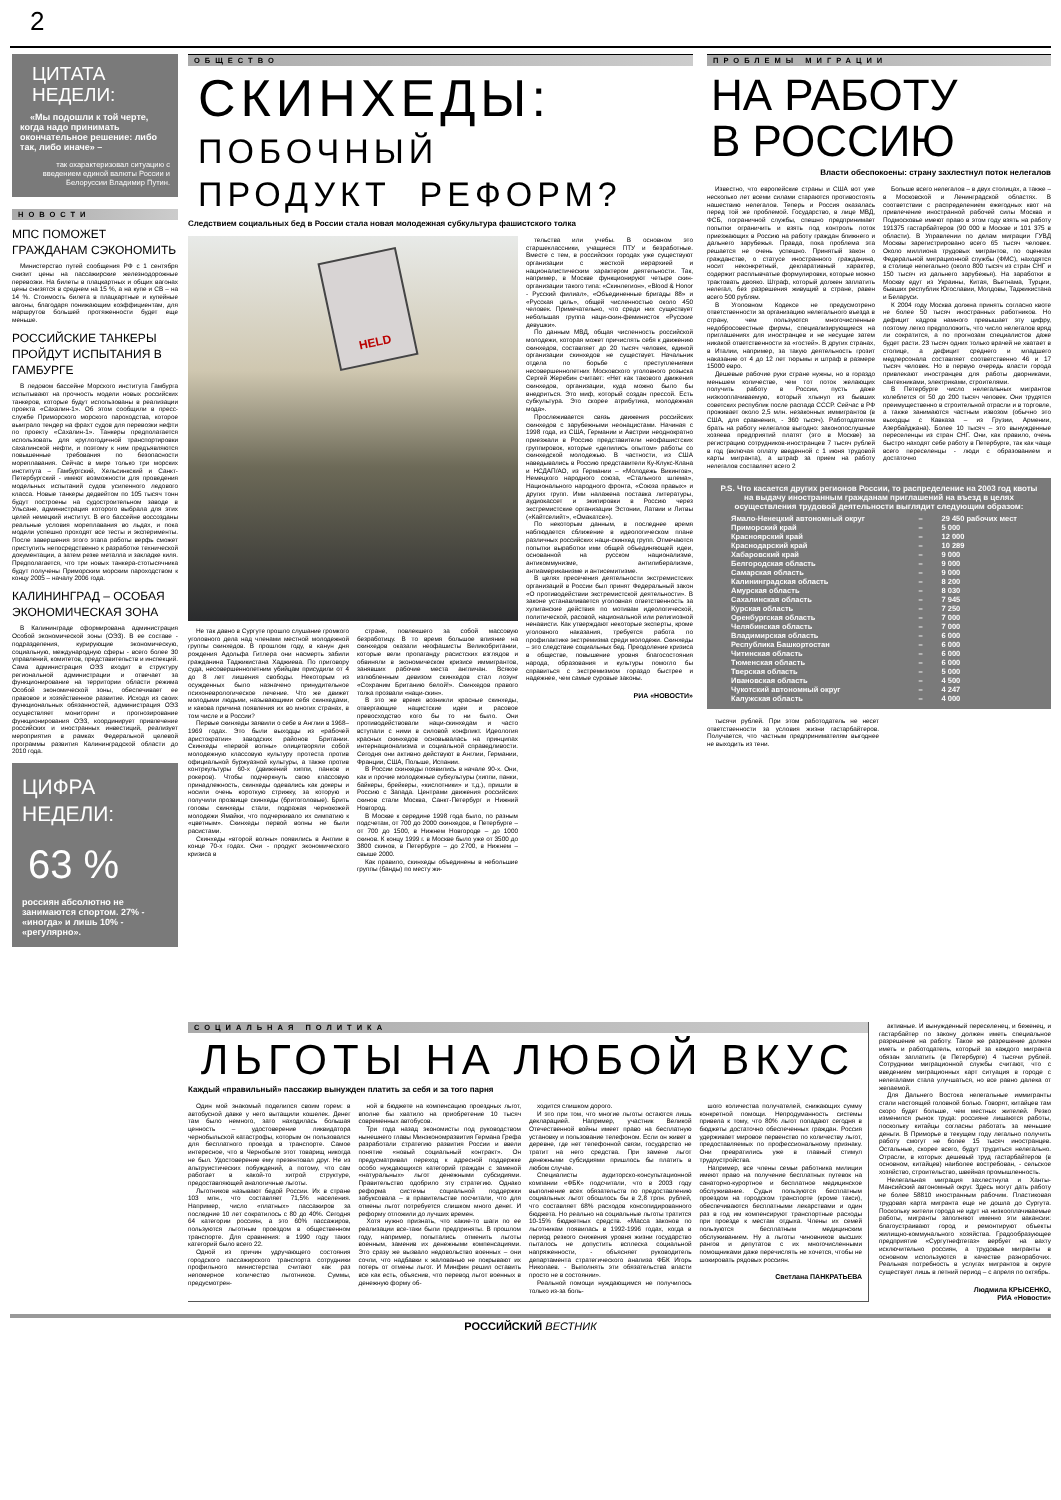2
ЦИТАТА
НЕДЕЛИ:
«Мы подошли к той черте, когда надо принимать окончательное решение: либо так, либо иначе» –
так охарактеризовал ситуацию с введением единой валюты России и Белоруссии Владимир Путин.
НОВОСТИ
МПС ПОМОЖЕТ ГРАЖДАНАМ СЭКОНОМИТЬ
Министерство путей сообщения РФ с 1 сентября снизит цены на пассажирские железнодорожные перевозки. На билеты в плацкартных и общих вагонах цены снизятся в среднем на 15 %, а на купе и СВ – на 14 %. Стоимость билета в плацкартные и купейные вагоны, благодаря понижающим коэффициентам, для маршрутов большей протяженности будет еще меньше.
РОССИЙСКИЕ ТАНКЕРЫ ПРОЙДУТ ИСПЫТАНИЯ В ГАМБУРГЕ
В ледовом бассейне Морского института Гамбурга испытывают на прочность модели новых российских танкеров, которые будут использованы в реализации проекта «Сахалин-1». Об этом сообщили в пресс-службе Приморского морского пароходства, которое выиграло тендер на фрахт судов для перевозки нефти по проекту «Сахалин-1». Танкеры предполагается использовать для круглогодичной транспортировки сахалинской нефти, и поэтому к ним предъявляются повышенные требования по безопасности мореплавания. Сейчас в мире только три морских института – Гамбургский, Хельсинкский и Санкт-Петербургский - имеют возможности для проведения модельных испытаний судов усиленного ледового класса. Новые танкеры дедвейтом по 105 тысяч тонн будут построены на судостроительном заводе в Ульсане, администрация которого выбрала для этих целей немецкий институт. В его бассейне воссозданы реальные условия мореплавания во льдах, и пока модели успешно проходят все тесты и эксперименты. После завершения этого этапа работы верфь сможет приступить непосредственно к разработке технической документации, а затем резке металла и закладке киля. Предполагается, что три новых танкера-стотысячника будут получены Приморским морским пароходством к концу 2005 – началу 2006 года.
КАЛИНИНГРАД – ОСОБАЯ ЭКОНОМИЧЕСКАЯ ЗОНА
В Калининграде сформирована администрация Особой экономической зоны (ОЭЗ). В ее составе - подразделения, курирующие экономическую, социальную, международную сферы - всего более 30 управлений, комитетов, представительств и инспекций. Сама администрация ОЭЗ входит в структуру региональной администрации и отвечает за функционирование на территории области режима Особой экономической зоны, обеспечивает ее правовое и хозяйственное развитие. Исходя из своих функциональных обязанностей, администрация ОЭЗ осуществляет мониторинг и прогнозирование функционирования ОЭЗ, координирует привлечение российских и иностранных инвестиций, реализует мероприятия в рамках Федеральной целевой программы развития Калининградской области до 2010 года.
ЦИФРА
НЕДЕЛИ:
63 %
россиян абсолютно не занимаются спортом. 27% - «иногда» и лишь 10% - «регулярно».
ОБЩЕСТВО
СКИНХЕДЫ:
ПОБОЧНЫЙ
ПРОДУКТ РЕФОРМ?
Следствием социальных бед в России стала новая молодежная субкультура фашистского толка
HELD
Не так давно в Сургуте прошло слушание громкого уголовного дела над членами местной молодежной группы скинхедов. В прошлом году, в канун дня рождения Адольфа Гитлера они насмерть забили гражданина Таджикистана Хаджиева. По приговору суда, несовершеннолетним убийцам присудили от 4 до 8 лет лишения свободы. Некоторым из осужденных было назначено принудительное психоневрологическое лечение. Что же движет молодыми людьми, называющими себя скинхедами, и какова причина появления их во многих странах, в том числе и в России?
Первые скинхеды заявили о себе в Англии в 1968–1969 годах. Это были выходцы из «рабочей аристократии» заводских районов Британии. Скинхеды «первой волны» олицетворяли собой молодежную классовую культуру протеста против официальной буржуазной культуры, а также против контркультуры 60-х (движений хиппи, панков и рокеров). Чтобы подчеркнуть свою классовую принадлежность, скинхеды одевались как докеры и носили очень короткую стрижку, за которую и получили прозвище скинхеды (бритоголовые). Брить головы скинхеды стали, подражая чернокожей молодежи Ямайки, что подчеркивало их симпатию к «цветным». Скинхеды первой волны не были расистами.
Скинхеды «второй волны» появились в Англии в конце 70-х годах. Они - продукт экономического кризиса в
стране, повлекшего за собой массовую безработицу. В то время большое влияние на скинхедов оказали неофашисты Великобритании, которые вели пропаганду расистских взглядов и обвиняли в экономическом кризисе иммигрантов, занявших рабочие места англичан. Всякое излюбленным девизом скинхедов стал лозунг «Сохраним Британию белой!». Скинхедов правого толка прозвали «наци-скин».
В это же время возникли красные скинхеды, отвергающие нацистские идеи и расовое превосходство кого бы то ни было. Они противодействовали наци-скинхедам и часто вступали с ними в силовой конфликт. Идеология красных скинхедов основывалась на принципах интернационализма и социальной справедливости. Сегодня они активно действуют в Англии, Германии, Франции, США, Польше, Испании.
В России скинхеды появились в начале 90-х. Они, как и прочие молодежные субкультуры (хиппи, панки, байкеры, брейкеры, «кислотники» и т.д.), пришли в Россию с Запада. Центрами движения российских скинов стали Москва, Санкт-Петербург и Нижний Новгород.
В Москве к середине 1998 года было, по разным подсчетам, от 700 до 2000 скинхедов, в Петербурге – от 700 до 1500, в Нижнем Новгороде – до 1000 скинов. К концу 1999 г. в Москве было уже от 3500 до 3800 скинов, в Петербурге – до 2700, в Нижнем – свыше 2000.
Как правило, скинхеды объединены в небольшие группы (банды) по месту жи-
тельства или учебы. В основном это старшеклассники, учащиеся ПТУ и безработные. Вместе с тем, в российских городах уже существуют организации с жесткой иерархией и националистическим характером деятельности. Так, например, в Москве функционируют четыре скин-организации такого типа: «Скинлегион», «Blood & Honor - Русский филиал», «Объединенные бригады 88» и «Русская цель», общей численностью около 450 человек. Примечательно, что среди них существует небольшая группа наци-скин-феминисток «Русские девушки».
По данным МВД, общая численность российской молодежи, которая может причислять себя к движению скинхедов, составляет до 20 тысяч человек, единой организации скинхедов не существует. Начальник отдела по борьбе с преступлениями несовершеннолетних Московского уголовного розыска Сергей Жеребин считает: «Нет как такового движения скинхедов, организации, куда можно было бы внедриться. Это миф, который создан прессой. Есть субкультура. Это скорее атрибутика, молодежная мода».
Прослеживается связь движения российских скинхедов с зарубежными неонацистами. Начиная с 1998 года, из США, Германии и Австрии неоднократно приезжали в Россию представители неофашистских группировок, которые «делились опытом» работы со скинхедской молодежью. В частности, из США наведывались в Россию представители Ку-Клукс-Клана и НСДАП/АО, из Германии – «Молодежь Викингов», Немецкого народного союза, «Стального шлема», Национального народного фронта, «Союза правых» и других групп. Ими налажена поставка литературы, аудиокассет и экипировки в Россию через экстремистские организации Эстонии, Латвии и Литвы («Кайтселийт», «Омакатсе»).
По некоторым данным, в последнее время наблюдается сближение в идеологическом плане различных российских наци-скинхед групп. Отмечаются попытки выработки ими общей объединяющей идеи, основанной на русском национализме, антикоммунизме, антилиберализме, антиамериканизме и антисемитизме.
В целях пресечения деятельности экстремистских организаций в России был принят Федеральный закон «О противодействии экстремистской деятельности». В законе устанавливается уголовная ответственность за хулиганские действия по мотивам идеологической, политической, расовой, национальной или религиозной ненависти. Как утверждают некоторые эксперты, кроме уголовного наказания, требуется работа по профилактике экстремизма среди молодежи. Скинхеды – это следствие социальных бед. Преодоление кризиса в обществе, повышение уровня благосостояния народа, образования и культуры помогло бы справиться с экстремизмом гораздо быстрее и надежнее, чем самые суровые законы.
РИА «НОВОСТИ»
ПРОБЛЕМЫ МИГРАЦИИ
НА РАБОТУ
В РОССИЮ
Власти обеспокоены: страну захлестнул поток нелегалов
Известно, что европейские страны и США вот уже несколько лет всеми силами стараются противостоять нашествию нелегалов. Теперь и Россия оказалась перед той же проблемой. Государство, в лице МВД, ФСБ, пограничной службы, спешно предпринимает попытки ограничить и взять под контроль поток приезжающих в Россию на работу граждан ближнего и дальнего зарубежья. Правда, пока проблема эта решается не очень успешно. Принятый закон о гражданстве, о статусе иностранного гражданина, носит неконкретный, декларативный характер, содержит расплывчатые формулировки, которые можно трактовать двояко. Штраф, который должен заплатить нелегал, без разрешения живущий в стране, равен всего 500 рублям.
В Уголовном Кодексе не предусмотрено ответственности за организацию нелегального въезда в страну, чем пользуются многочисленные недобросовестные фирмы, специализирующиеся на приглашениях для иностранцев и не несущие затем никакой ответственности за «гостей». В других странах, в Италии, например, за такую деятельность грозит наказание от 4 до 12 лет тюрьмы и штраф в размере 15000 евро.
Дешевые рабочие руки стране нужны, но в гораздо меньшем количестве, чем тот поток желающих получить работу в России, пусть даже низкооплачиваемую, который хлынул из бывших советских республик после распада СССР. Сейчас в РФ проживает около 2,5 млн. незаконных иммигрантов (в США, для сравнения, - 360 тысяч). Работодателям брать на работу нелегалов выгодно: законопослушные хозяева предприятий платят (это в Москве) за регистрацию сотрудников-иностранцев 7 тысяч рублей в год (включая оплату введенной с 1 июня трудовой карты мигранта), а штраф за прием на работу нелегалов составляет всего 2
Больше всего нелегалов – в двух столицах, а также – в Московской и Ленинградской областях. В соответствии с распределением ежегодных квот на привлечение иностранной рабочей силы Москва и Подмосковье имеют право в этом году взять на работу 191375 гастарбайтеров (90 000 в Москве и 101 375 в области). В Управлении по делам миграции ГУВД Москвы зарегистрировано всего 65 тысяч человек. Около миллиона трудовых мигрантов, по оценкам Федеральной миграционной службы (ФМС), находятся в столице нелегально (около 800 тысяч из стран СНГ и 150 тысяч из дальнего зарубежья). На заработки в Москву едут из Украины, Китая, Вьетнама, Турции, бывших республик Югославии, Молдовы, Таджикистана и Беларуси.
К 2004 году Москва должна принять согласно квоте не более 50 тысяч иностранных работников. Но дефицит кадров намного превышает эту цифру, поэтому легко предположить, что число нелегалов вряд ли сократится, а по прогнозам специалистов даже будет расти. 23 тысяч одних только врачей не хватает в столице, а дефицит среднего и младшего медперсонала составляет соответственно 46 и 17 тысяч человек. Но в первую очередь власти города привлекают иностранцев для работы дворниками, сантехниками, электриками, строителями.
В Петербурге число нелегальных мигрантов колеблется от 50 до 200 тысяч человек. Они трудятся преимущественно в строительной отрасли и в торговле, а также занимаются частным извозом (обычно это выходцы с Кавказа – из Грузии, Армении, Азербайджана). Более 10 тысяч – это вынужденные переселенцы из стран СНГ. Они, как правило, очень быстро находят себе работу в Петербурге, так как чаще всего переселенцы - люди с образованием и достаточно
P.S. Что касается других регионов России, то распределение на 2003 год квоты на выдачу иностранным гражданам приглашений на въезд в целях осуществления трудовой деятельности выглядит следующим образом:
| Ямало-Ненецкий автономный округ | – | 29 450 рабочих мест |
| Приморский край | – | 5 000 |
| Красноярский край | – | 12 000 |
| Краснодарский край | – | 10 289 |
| Хабаровский край | – | 9 000 |
| Белгородская область | – | 9 000 |
| Самарская область | – | 9 000 |
| Калининградская область | – | 8 200 |
| Амурская область | – | 8 030 |
| Сахалинская область | – | 7 945 |
| Курская область | – | 7 250 |
| Оренбургская область | – | 7 000 |
| Челябинская область | – | 7 000 |
| Владимирская область | – | 6 000 |
| Республика Башкортостан | – | 6 000 |
| Читинская область | – | 6 000 |
| Тюменская область | – | 6 000 |
| Тверская область | – | 5 000 |
| Ивановская область | – | 4 500 |
| Чукотский автономный округ | – | 4 247 |
| Калужская область | – | 4 000 |
тысячи рублей. При этом работодатель не несет ответственности за условия жизни гастарбайтеров. Получается, что частным предпринимателям выгоднее не выходить из тени.
СОЦИАЛЬНАЯ ПОЛИТИКА
ЛЬГОТЫ НА ЛЮБОЙ ВКУС
Каждый «правильный» пассажир вынужден платить за себя и за того парня
Один мой знакомый поделился своим горем: в автобусной давке у него вытащили кошелек. Денег там было немного, зато находилась большая ценность – удостоверение ликвидатора чернобыльской катастрофы, которым он пользовался для бесплатного проезда в транспорте. Самое интересное, что в Чернобыле этот товарищ никогда не был. Удостоверение ему презентовал друг. Не из альтруистических побуждений, а потому, что сам работает в какой-то хитрой структуре, предоставляющей аналогичные льготы.
Льготников называют бедой России. Их в стране 103 млн., что составляет 71,5% населения. Например, число «платных» пассажиров за последние 10 лет сократилось с 80 до 40%. Сегодня 64 категории россиян, а это 60% пассажиров, пользуются льготным проездом в общественном транспорте. Для сравнения: в 1990 году таких категорий было всего 22.
Одной из причин удручающего состояния городского пассажирского транспорта сотрудники профильного министерства считают как раз непомерное количество льготников. Суммы, предусмотрен-
ной в бюджете на компенсацию проездных льгот, вполне бы хватило на приобретение 10 тысяч современных автобусов.
Три года назад экономисты под руководством нынешнего главы Минэкономразвития Германа Грефа разработали стратегию развития России и ввели понятие «новый социальный контракт». Он предусматривал переход к адресной поддержке особо нуждающихся категорий граждан с заменой «натуральных» льгот денежными субсидиями. Правительство одобрило эту стратегию. Однако реформа системы социальной поддержки забуксовала – в правительстве посчитали, что для отмены льгот потребуется слишком много денег. И реформу отложили до лучших времен.
Хотя нужно признать, что какие-то шаги по ее реализации все-таки были предприняты. В прошлом году, например, попытались отменить льготы военным, заменив их денежными компенсациями. Это сразу же вызвало недовольство военных – они сочли, что надбавки к жалованью не покрывают их потерь от отмены льгот. И Минфин решил оставить все как есть, объяснив, что перевод льгот военных в денежную форму об-
ходится слишком дорого.
И это при том, что многие льготы остаются лишь декларацией. Например, участник Великой Отечественной войны имеет право на бесплатную установку и пользование телефоном. Если он живет в деревне, где нет телефонной связи, государство не тратит на него средства. При замене льгот денежными субсидиями пришлось бы платить в любом случае.
Специалисты аудиторско-консультационной компании «ФБК» подсчитали, что в 2003 году выполнение всех обязательств по предоставлению социальных льгот обошлось бы в 2,8 трлн. рублей, что составляет 68% расходов консолидированного бюджета. Но реально на социальные льготы тратится 10-15% бюджетных средств. «Масса законов по льготникам появилась в 1992-1996 годах, когда в период резкого снижения уровня жизни государство пыталось не допустить всплеска социальной напряженности, - объясняет руководитель департамента стратегического анализа ФБК Игорь Николаев. - Выполнять эти обязательства власти просто не в состоянии».
Реальной помощи нуждающимся не получилось только из-за боль-
шого количества получателей, снижающих сумму конкретной помощи. Непродуманность системы привела к тому, что 80% льгот попадают сегодня в бюджеты достаточно обеспеченных граждан. Россия удерживает мировое первенство по количеству льгот, предоставляемых по профессиональному признаку. Они превратились уже в главный стимул трудоустройства.
Например, все члены семьи работника милиции имеют право на получение бесплатных путевок на санаторно-курортное и бесплатное медицинское обслуживание. Судьи пользуются бесплатным проездом на городском транспорте (кроме такси), обеспечиваются бесплатными лекарствами и один раз в год им компенсируют транспортные расходы при проезде к местам отдыха. Члены их семей пользуются бесплатным медицинским обслуживанием. Ну а льготы чиновников высших рангов и депутатов с их многочисленными помощниками даже перечислять не хочется, чтобы не шокировать рядовых россиян.
Светлана ПАНКРАТЬЕВА
активные. И вынужденный переселенец, и беженец, и гастарбайтер по закону должен иметь специальное разрешение на работу. Такое же разрешение должен иметь и работодатель, который за каждого мигранта обязан заплатить (в Петербурге) 4 тысячи рублей. Сотрудники миграционной службы считают, что с введением миграционных карт ситуация в городе с нелегалами стала улучшаться, но все равно далека от желаемой.
Для Дальнего Востока нелегальные иммигранты стали настоящей головной болью. Говорят, китайцев там скоро будет больше, чем местных жителей. Резко изменился рынок труда: россияне лишаются работы, поскольку китайцы согласны работать за меньшие деньги. В Приморье в текущем году легально получить работу смогут не более 15 тысяч иностранцев. Остальные, скорее всего, будут трудиться нелегально. Отрасли, в которых дешевый труд гастарбайтеров (в основном, китайцев) наиболее востребован, - сельское хозяйство, строительство, швейная промышленность.
Нелегальная миграция захлестнула и Ханты-Мансийский автономный округ. Здесь могут дать работу не более 58810 иностранным рабочим. Пластиковая трудовая карта мигранта еще не дошла до Сургута. Поскольку жители города не идут на низкооплачиваемые работы, мигранты заполняют именно эти вакансии: благоустраивают город и ремонтируют объекты жилищно-коммунального хозяйства. Градообразующее предприятие «Сургутнефтегаз» вербует на вахту исключительно россиян, а трудовые мигранты в основном используются в качестве разнорабочих. Реальная потребность в услугах мигрантов в округе существует лишь в летний период – с апреля по октябрь.
Людмила КРЫСЕНКО,
РИА «Новости»
РОССИЙСКИЙ ВЕСТНИК